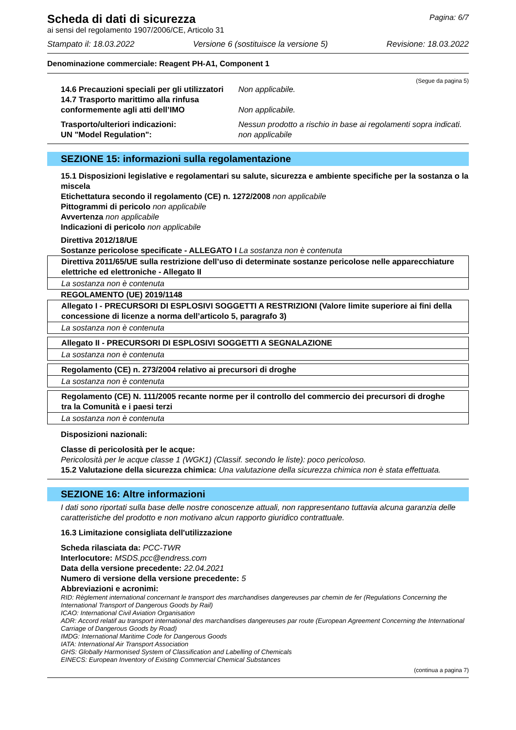Scheda di dati di sicurezza
Pagina: 6/7
ai sensi del regolamento 1907/2006/CE, Articolo 31
Stampato il: 18.03.2022 Versione 6 (sostituisce la versione 5) Revisione: 18.03.2022
Denominazione commerciale: Reagent PH-A1, Component 1
(Segue da pagina 5)
14.6 Precauzioni speciali per gli utilizzatori Non applicabile. 14.7 Trasporto marittimo alla rinfusa conformemente agli atti dell’IMO Non applicabile. Trasporto/ulteriori indicazioni: Nessun prodotto a rischio in base ai regolamenti sopra indicati. UN "Model Regulation": non applicabile
SEZIONE 15: informazioni sulla regolamentazione
15.1 Disposizioni legislative e regolamentari su salute, sicurezza e ambiente specifiche per la sostanza o la miscela
Etichettatura secondo il regolamento (CE) n. 1272/2008 non applicabile
Pittogrammi di pericolo non applicabile
Avvertenza non applicabile
Indicazioni di pericolo non applicabile
Direttiva 2012/18/UE
Sostanze pericolose specificate - ALLEGATO I La sostanza non è contenuta
| Direttiva 2011/65/UE sulla restrizione dell’uso di determinate sostanze pericolose nelle apparecchiature elettriche ed elettroniche - Allegato II |
| La sostanza non è contenuta |
REGOLAMENTO (UE) 2019/1148
| Allegato I - PRECURSORI DI ESPLOSIVI SOGGETTI A RESTRIZIONI (Valore limite superiore ai fini della concessione di licenze a norma dell’articolo 5, paragrafo 3) |
| La sostanza non è contenuta |
| Allegato II - PRECURSORI DI ESPLOSIVI SOGGETTI A SEGNALAZIONE |
| La sostanza non è contenuta |
| Regolamento (CE) n. 273/2004 relativo ai precursori di droghe |
| La sostanza non è contenuta |
| Regolamento (CE) N. 111/2005 recante norme per il controllo del commercio dei precursori di droghe tra la Comunità e i paesi terzi |
| La sostanza non è contenuta |
Disposizioni nazionali:
Classe di pericolosità per le acque:
Pericolosità per le acque classe 1 (WGK1) (Classif. secondo le liste): poco pericoloso.
15.2 Valutazione della sicurezza chimica: Una valutazione della sicurezza chimica non è stata effettuata.
SEZIONE 16: Altre informazioni
I dati sono riportati sulla base delle nostre conoscenze attuali, non rappresentano tuttavia alcuna garanzia delle caratteristiche del prodotto e non motivano alcun rapporto giuridico contrattuale.
16.3 Limitazione consigliata dell'utilizzazione
Scheda rilasciata da: PCC-TWR
Interlocutore: MSDS.pcc@endress.com
Data della versione precedente: 22.04.2021
Numero di versione della versione precedente: 5
Abbreviazioni e acronimi:
RID: Règlement international concernant le transport des marchandises dangereuses par chemin de fer (Regulations Concerning the International Transport of Dangerous Goods by Rail)
ICAO: International Civil Aviation Organisation
ADR: Accord relatif au transport international des marchandises dangereuses par route (European Agreement Concerning the International Carriage of Dangerous Goods by Road)
IMDG: International Maritime Code for Dangerous Goods
IATA: International Air Transport Association
GHS: Globally Harmonised System of Classification and Labelling of Chemicals
EINECS: European Inventory of Existing Commercial Chemical Substances
(continua a pagina 7)